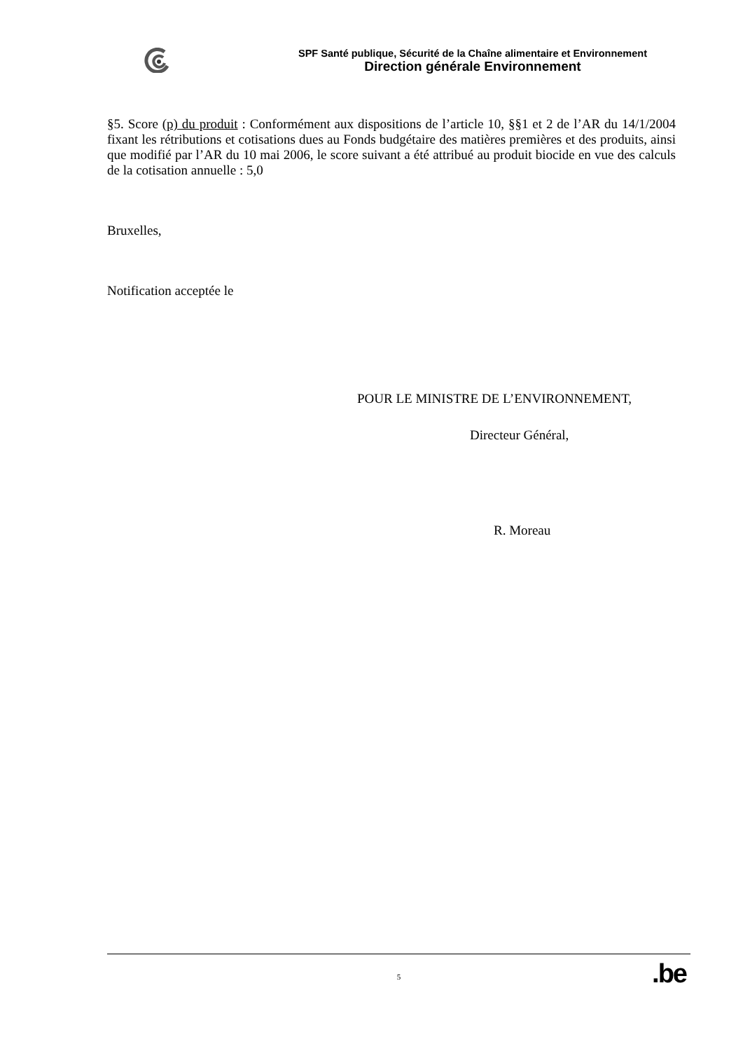SPF Santé publique, Sécurité de la Chaîne alimentaire et Environnement
Direction générale Environnement
§5. Score (p) du produit : Conformément aux dispositions de l’article 10, §§1 et 2 de l’AR du 14/1/2004 fixant les rétributions et cotisations dues au Fonds budgétaire des matières premières et des produits, ainsi que modifié par l’AR du 10 mai 2006, le score suivant a été attribué au produit biocide en vue des calculs de la cotisation annuelle : 5,0
Bruxelles,
Notification acceptée le
POUR LE MINISTRE DE L’ENVIRONNEMENT,
Directeur Général,
R. Moreau
5
.be